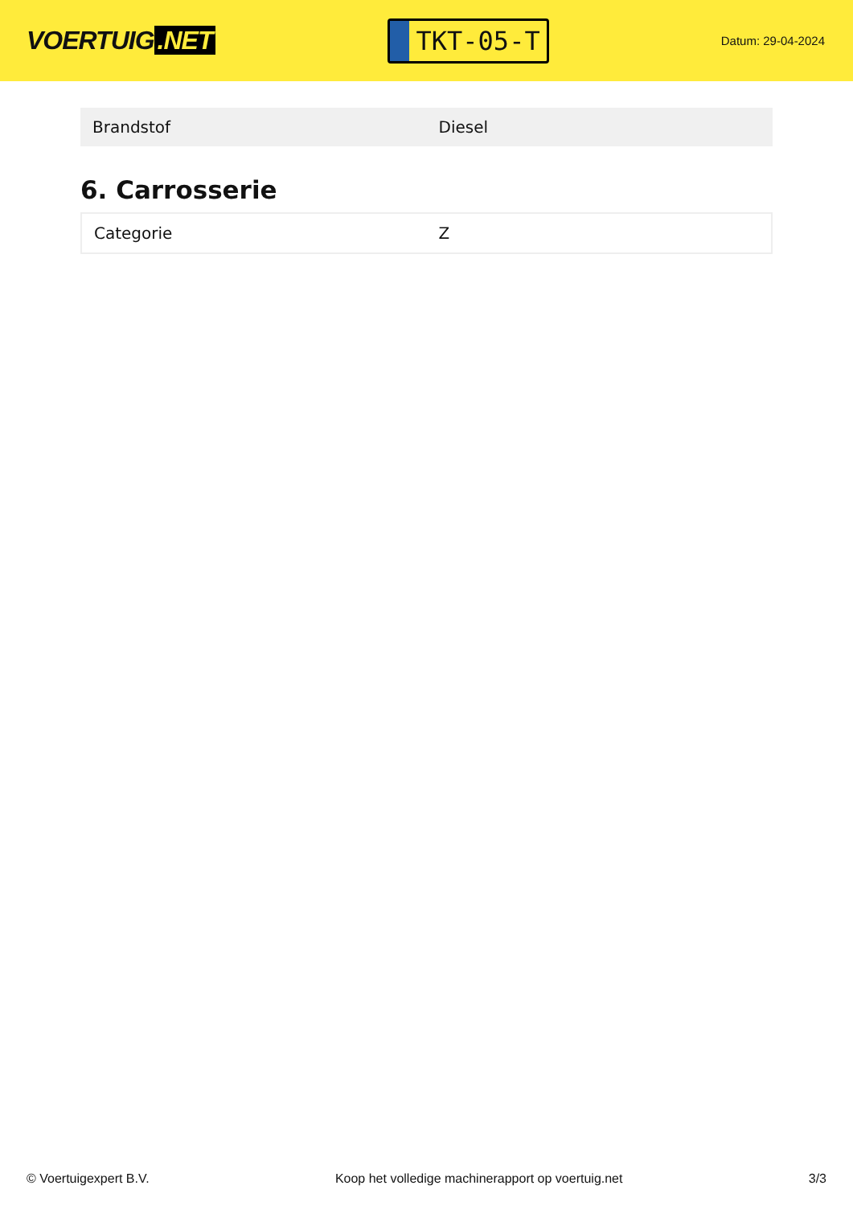VOERTUIG.NET
TKT-05-T
Datum: 29-04-2024
| Brandstof | Diesel |
6. Carrosserie
| Categorie | Z |
© Voertuigexpert B.V. Koop het volledige machinerapport op voertuig.net 3/3